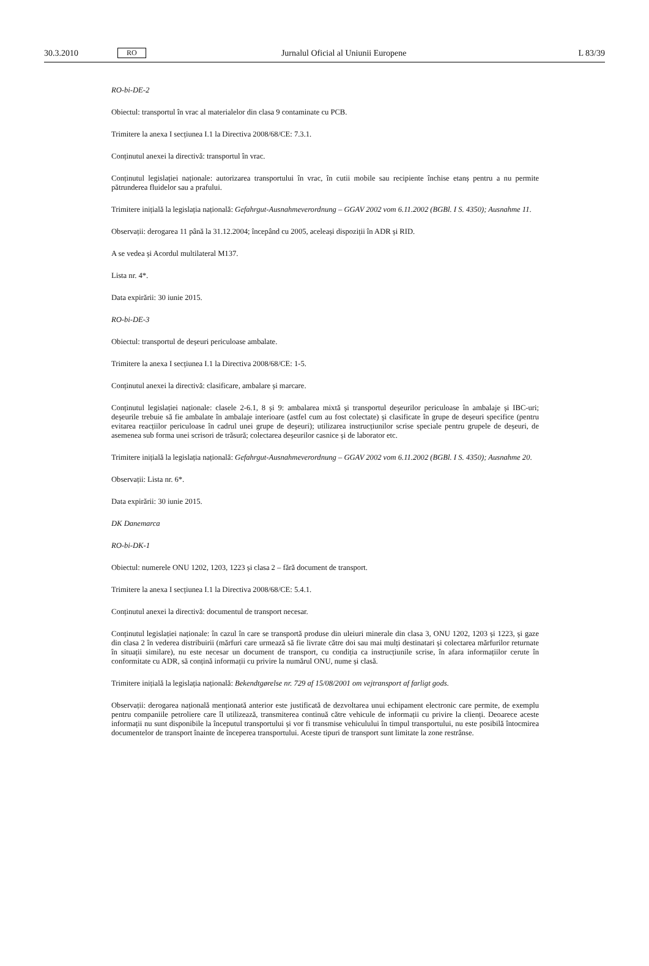30.3.2010 RO Jurnalul Oficial al Uniunii Europene L 83/39
RO-bi-DE-2
Obiectul: transportul în vrac al materialelor din clasa 9 contaminate cu PCB.
Trimitere la anexa I secțiunea I.1 la Directiva 2008/68/CE: 7.3.1.
Conținutul anexei la directivă: transportul în vrac.
Conținutul legislației naționale: autorizarea transportului în vrac, în cutii mobile sau recipiente închise etanș pentru a nu permite pătrunderea fluidelor sau a prafului.
Trimitere inițială la legislația națională: Gefahrgut-Ausnahmeverordnung – GGAV 2002 vom 6.11.2002 (BGBl. I S. 4350); Ausnahme 11.
Observații: derogarea 11 până la 31.12.2004; începând cu 2005, aceleași dispoziții în ADR și RID.
A se vedea și Acordul multilateral M137.
Lista nr. 4*.
Data expirării: 30 iunie 2015.
RO-bi-DE-3
Obiectul: transportul de deșeuri periculoase ambalate.
Trimitere la anexa I secțiunea I.1 la Directiva 2008/68/CE: 1-5.
Conținutul anexei la directivă: clasificare, ambalare și marcare.
Conținutul legislației naționale: clasele 2-6.1, 8 și 9: ambalarea mixtă și transportul deșeurilor periculoase în ambalaje și IBC-uri; deșeurile trebuie să fie ambalate în ambalaje interioare (astfel cum au fost colectate) și clasificate în grupe de deșeuri specifice (pentru evitarea reacțiilor periculoase în cadrul unei grupe de deșeuri); utilizarea instrucțiunilor scrise speciale pentru grupele de deșeuri, de asemenea sub forma unei scrisori de trăsură; colectarea deșeurilor casnice și de laborator etc.
Trimitere inițială la legislația națională: Gefahrgut-Ausnahmeverordnung – GGAV 2002 vom 6.11.2002 (BGBl. I S. 4350); Ausnahme 20.
Observații: Lista nr. 6*.
Data expirării: 30 iunie 2015.
DK Danemarca
RO-bi-DK-1
Obiectul: numerele ONU 1202, 1203, 1223 și clasa 2 – fără document de transport.
Trimitere la anexa I secțiunea I.1 la Directiva 2008/68/CE: 5.4.1.
Conținutul anexei la directivă: documentul de transport necesar.
Conținutul legislației naționale: în cazul în care se transportă produse din uleiuri minerale din clasa 3, ONU 1202, 1203 și 1223, și gaze din clasa 2 în vederea distribuirii (mărfuri care urmează să fie livrate către doi sau mai mulți destinatari și colectarea mărfurilor returnate în situații similare), nu este necesar un document de transport, cu condiția ca instrucțiunile scrise, în afara informațiilor cerute în conformitate cu ADR, să conțină informații cu privire la numărul ONU, nume și clasă.
Trimitere inițială la legislația națională: Bekendtgørelse nr. 729 af 15/08/2001 om vejtransport af farligt gods.
Observații: derogarea națională menționată anterior este justificată de dezvoltarea unui echipament electronic care permite, de exemplu pentru companiile petroliere care îl utilizează, transmiterea continuă către vehicule de informații cu privire la clienți. Deoarece aceste informații nu sunt disponibile la începutul transportului și vor fi transmise vehiculului în timpul transportului, nu este posibilă întocmirea documentelor de transport înainte de începerea transportului. Aceste tipuri de transport sunt limitate la zone restrânse.